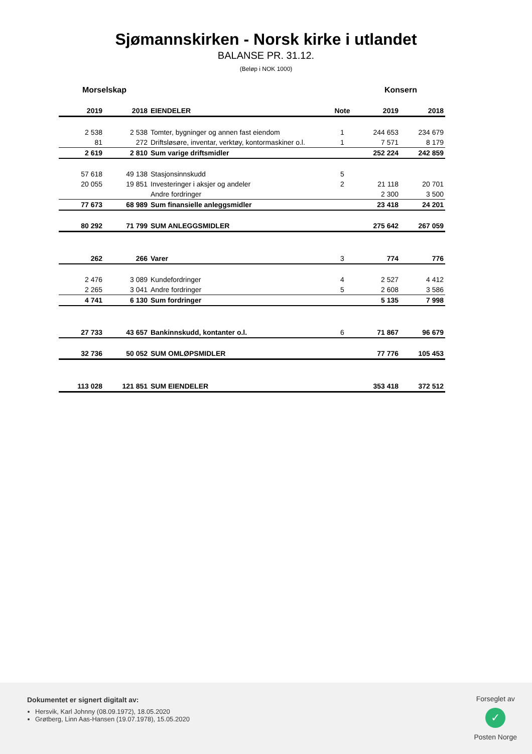Sjømannskirken - Norsk kirke i utlandet
BALANSE PR. 31.12.
(Beløp i NOK 1000)
Morselskap Konsern
| 2019 | 2018 | EIENDELER | Note | 2019 | 2018 |
| --- | --- | --- | --- | --- | --- |
| 2 538 | 2 538 | Tomter, bygninger og annen fast eiendom | 1 | 244 653 | 234 679 |
| 81 | 272 | Driftsløsøre, inventar, verktøy, kontormaskiner o.l. | 1 | 7 571 | 8 179 |
| 2 619 | 2 810 | Sum varige driftsmidler | | 252 224 | 242 859 |
| 57 618 | 49 138 | Stasjonsinnskudd | 5 | | |
| 20 055 | 19 851 | Investeringer i aksjer og andeler | 2 | 21 118 | 20 701 |
| | | Andre fordringer | | 2 300 | 3 500 |
| 77 673 | 68 989 | Sum finansielle anleggsmidler | | 23 418 | 24 201 |
| 80 292 | 71 799 | SUM ANLEGGSMIDLER | | 275 642 | 267 059 |
| 262 | 266 | Varer | 3 | 774 | 776 |
| 2 476 | 3 089 | Kundefordringer | 4 | 2 527 | 4 412 |
| 2 265 | 3 041 | Andre fordringer | 5 | 2 608 | 3 586 |
| 4 741 | 6 130 | Sum fordringer | | 5 135 | 7 998 |
| 27 733 | 43 657 | Bankinnskudd, kontanter o.l. | 6 | 71 867 | 96 679 |
| 32 736 | 50 052 | SUM OMLØPSMIDLER | | 77 776 | 105 453 |
| 113 028 | 121 851 | SUM EIENDELER | | 353 418 | 372 512 |
Dokumentet er signert digitalt av:
Hersvik, Karl Johnny (08.09.1972), 18.05.2020
Grøtberg, Linn Aas-Hansen (19.07.1978), 15.05.2020
Forseglet av
✓
Posten Norge